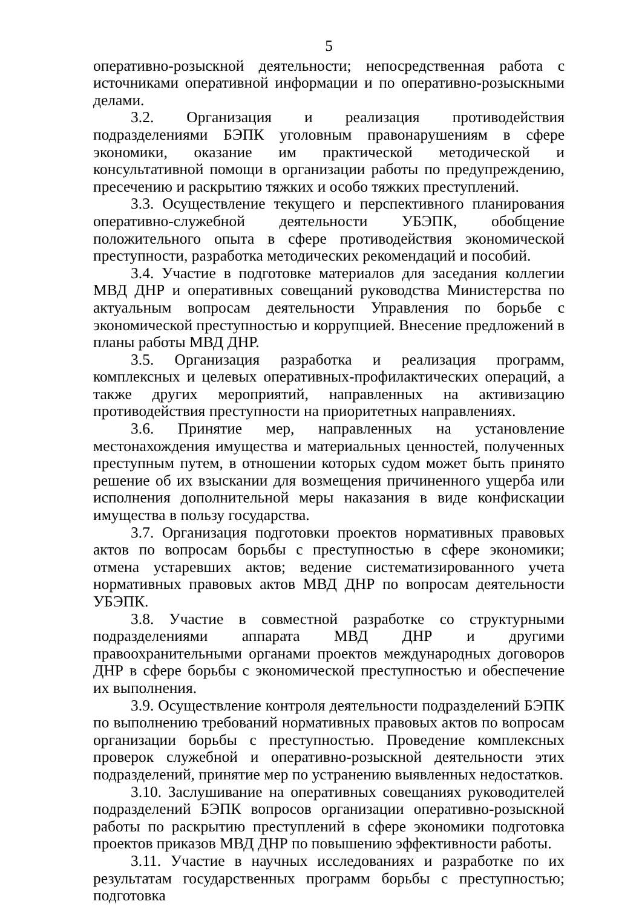5
оперативно-розыскной деятельности; непосредственная работа с источниками оперативной информации и по оперативно-розыскными делами.
3.2. Организация и реализация противодействия подразделениями БЭПК уголовным правонарушениям в сфере экономики, оказание им практической методической и консультативной помощи в организации работы по предупреждению, пресечению и раскрытию тяжких и особо тяжких преступлений.
3.3. Осуществление текущего и перспективного планирования оперативно-служебной деятельности УБЭПК, обобщение положительного опыта в сфере противодействия экономической преступности, разработка методических рекомендаций и пособий.
3.4. Участие в подготовке материалов для заседания коллегии МВД ДНР и оперативных совещаний руководства Министерства по актуальным вопросам деятельности Управления по борьбе с экономической преступностью и коррупцией. Внесение предложений в планы работы МВД ДНР.
3.5. Организация разработка и реализация программ, комплексных и целевых оперативных-профилактических операций, а также других мероприятий, направленных на активизацию противодействия преступности на приоритетных направлениях.
3.6. Принятие мер, направленных на установление местонахождения имущества и материальных ценностей, полученных преступным путем, в отношении которых судом может быть принято решение об их взыскании для возмещения причиненного ущерба или исполнения дополнительной меры наказания в виде конфискации имущества в пользу государства.
3.7. Организация подготовки проектов нормативных правовых актов по вопросам борьбы с преступностью в сфере экономики; отмена устаревших актов; ведение систематизированного учета нормативных правовых актов МВД ДНР по вопросам деятельности УБЭПК.
3.8. Участие в совместной разработке со структурными подразделениями аппарата МВД ДНР и другими правоохранительными органами проектов международных договоров ДНР в сфере борьбы с экономической преступностью и обеспечение их выполнения.
3.9. Осуществление контроля деятельности подразделений БЭПК по выполнению требований нормативных правовых актов по вопросам организации борьбы с преступностью. Проведение комплексных проверок служебной и оперативно-розыскной деятельности этих подразделений, принятие мер по устранению выявленных недостатков.
3.10. Заслушивание на оперативных совещаниях руководителей подразделений БЭПК вопросов организации оперативно-розыскной работы по раскрытию преступлений в сфере экономики подготовка проектов приказов МВД ДНР по повышению эффективности работы.
3.11. Участие в научных исследованиях и разработке по их результатам государственных программ борьбы с преступностью; подготовка